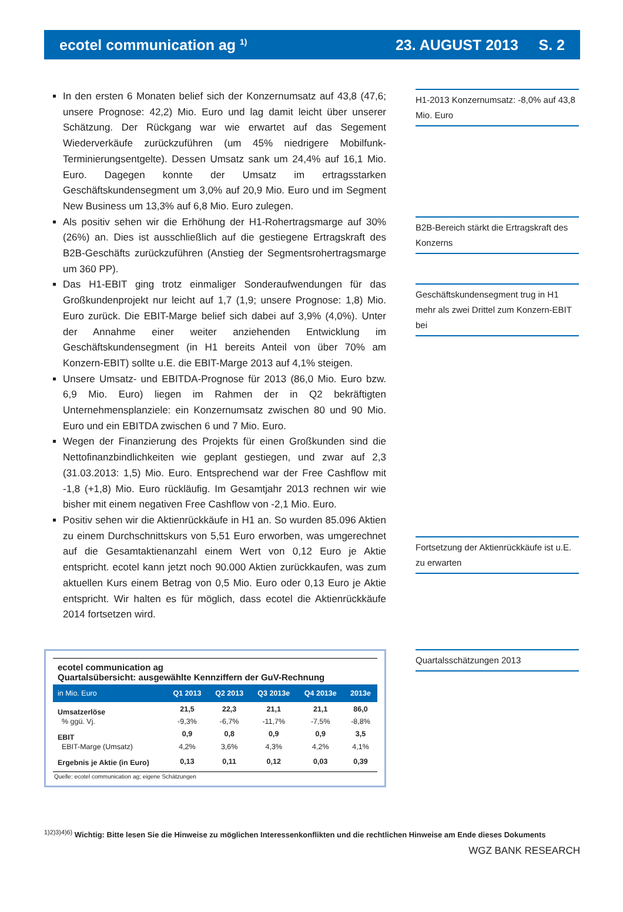ecotel communication ag <sup>1)</sup> 23. AUGUST 2013 S. 2
In den ersten 6 Monaten belief sich der Konzernumsatz auf 43,8 (47,6; unsere Prognose: 42,2) Mio. Euro und lag damit leicht über unserer Schätzung. Der Rückgang war wie erwartet auf das Segement Wiederverkäufe zurückzuführen (um 45% niedrigere Mobilfunk-Terminierungsentgelte). Dessen Umsatz sank um 24,4% auf 16,1 Mio. Euro. Dagegen konnte der Umsatz im ertragsstarken Geschäftskundensegment um 3,0% auf 20,9 Mio. Euro und im Segment New Business um 13,3% auf 6,8 Mio. Euro zulegen.
Als positiv sehen wir die Erhöhung der H1-Rohertragsmarge auf 30% (26%) an. Dies ist ausschließlich auf die gestiegene Ertragskraft des B2B-Geschäfts zurückzuführen (Anstieg der Segmentsrohertragsmarge um 360 PP).
Das H1-EBIT ging trotz einmaliger Sonderaufwendungen für das Großkundenprojekt nur leicht auf 1,7 (1,9; unsere Prognose: 1,8) Mio. Euro zurück. Die EBIT-Marge belief sich dabei auf 3,9% (4,0%). Unter der Annahme einer weiter anziehenden Entwicklung im Geschäftskundensegment (in H1 bereits Anteil von über 70% am Konzern-EBIT) sollte u.E. die EBIT-Marge 2013 auf 4,1% steigen.
Unsere Umsatz- und EBITDA-Prognose für 2013 (86,0 Mio. Euro bzw. 6,9 Mio. Euro) liegen im Rahmen der in Q2 bekräftigten Unternehmensplanziele: ein Konzernumsatz zwischen 80 und 90 Mio. Euro und ein EBITDA zwischen 6 und 7 Mio. Euro.
Wegen der Finanzierung des Projekts für einen Großkunden sind die Nettofinanzbindlichkeiten wie geplant gestiegen, und zwar auf 2,3 (31.03.2013: 1,5) Mio. Euro. Entsprechend war der Free Cashflow mit -1,8 (+1,8) Mio. Euro rückläufig. Im Gesamtjahr 2013 rechnen wir wie bisher mit einem negativen Free Cashflow von -2,1 Mio. Euro.
Positiv sehen wir die Aktienrückkäufe in H1 an. So wurden 85.096 Aktien zu einem Durchschnittskurs von 5,51 Euro erworben, was umgerechnet auf die Gesamtaktienanzahl einem Wert von 0,12 Euro je Aktie entspricht. ecotel kann jetzt noch 90.000 Aktien zurückkaufen, was zum aktuellen Kurs einem Betrag von 0,5 Mio. Euro oder 0,13 Euro je Aktie entspricht. Wir halten es für möglich, dass ecotel die Aktienrückkäufe 2014 fortsetzen wird.
H1-2013 Konzernumsatz: -8,0% auf 43,8 Mio. Euro
B2B-Bereich stärkt die Ertragskraft des Konzerns
Geschäftskundensegment trug in H1 mehr als zwei Drittel zum Konzern-EBIT bei
Fortsetzung der Aktienrückkäufe ist u.E. zu erwarten
| ecotel communication ag Quartalsübersicht: ausgewählte Kennziffern der GuV-Rechnung | | | | | |
| in Mio. Euro | Q1 2013 | Q2 2013 | Q3 2013e | Q4 2013e | 2013e |
| Umsatzerlöse | 21,5 | 22,3 | 21,1 | 21,1 | 86,0 |
| % ggü. Vj. | -9,3% | -6,7% | -11,7% | -7,5% | -8,8% |
| EBIT | 0,9 | 0,8 | 0,9 | 0,9 | 3,5 |
| EBIT-Marge (Umsatz) | 4,2% | 3,6% | 4,3% | 4,2% | 4,1% |
| Ergebnis je Aktie (in Euro) | 0,13 | 0,11 | 0,12 | 0,03 | 0,39 |
| Quelle: ecotel communication ag; eigene Schätzungen | | | | | |
Quartalsschätzungen 2013
<sup>1)2)3)4)6)</sup> Wichtig: Bitte lesen Sie die Hinweise zu möglichen Interessenkonflikten und die rechtlichen Hinweise am Ende dieses Dokuments
WGZ BANK RESEARCH